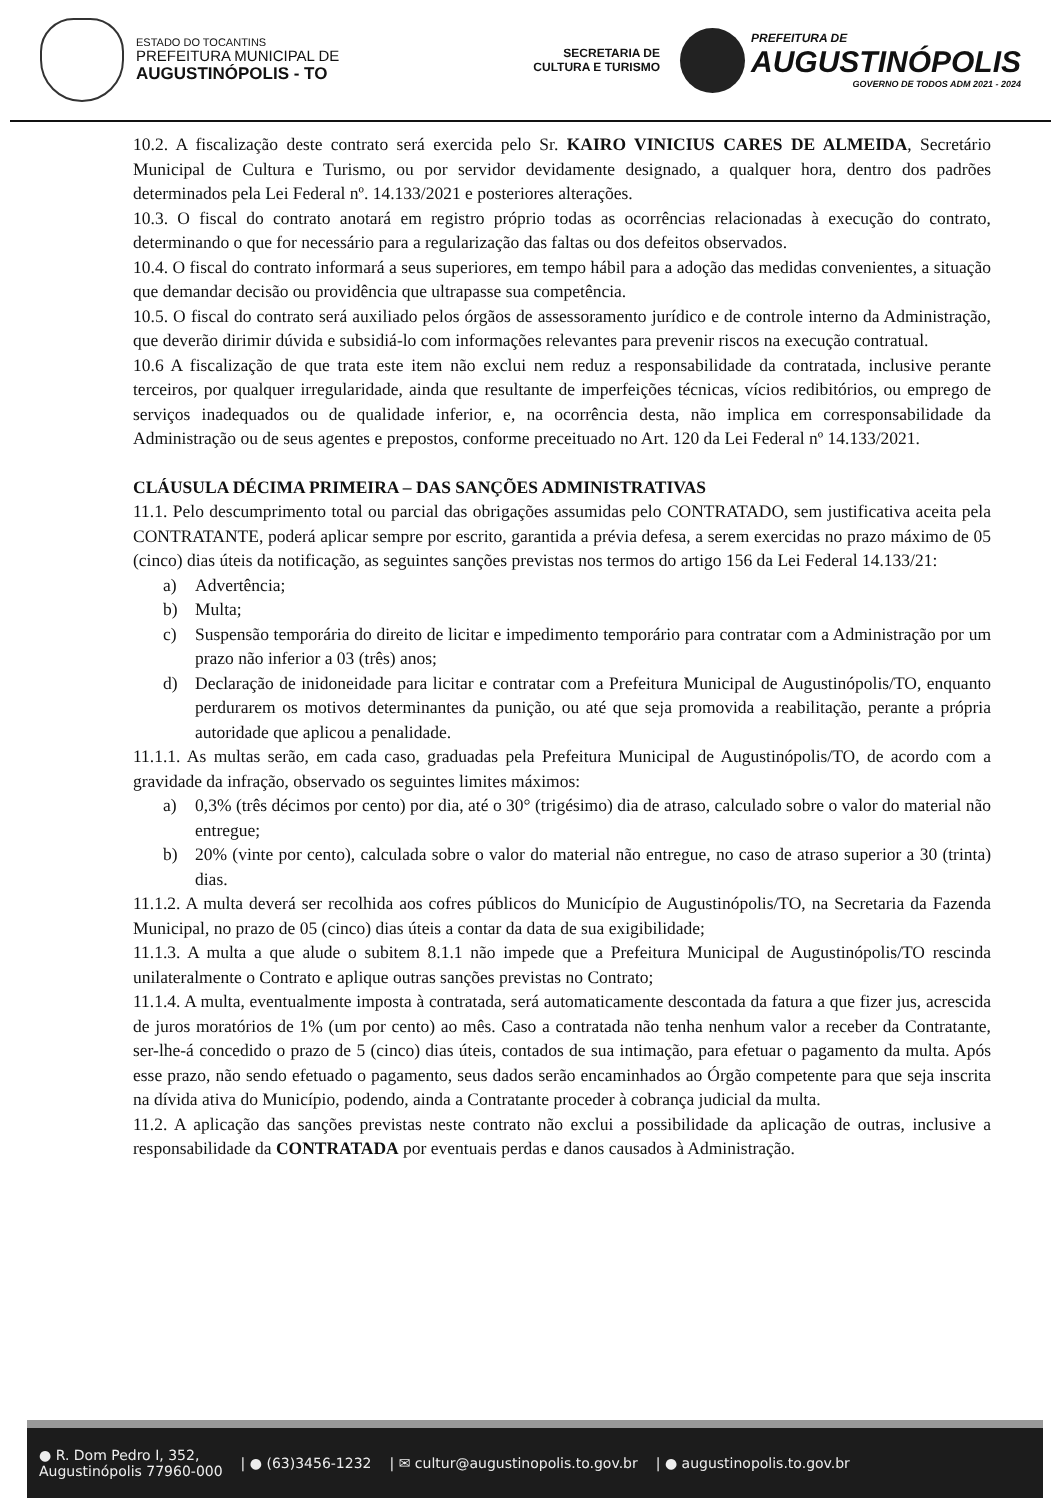ESTADO DO TOCANTINS
PREFEITURA MUNICIPAL DE
AUGUSTINÓPOLIS - TO
SECRETARIA DE
CULTURA E TURISMO
PREFEITURA DE
AUGUSTINÓPOLIS
GOVERNO DE TODOS ADM 2021 - 2024
10.2. A fiscalização deste contrato será exercida pelo Sr. KAIRO VINICIUS CARES DE ALMEIDA, Secretário Municipal de Cultura e Turismo, ou por servidor devidamente designado, a qualquer hora, dentro dos padrões determinados pela Lei Federal nº. 14.133/2021 e posteriores alterações.
10.3. O fiscal do contrato anotará em registro próprio todas as ocorrências relacionadas à execução do contrato, determinando o que for necessário para a regularização das faltas ou dos defeitos observados.
10.4. O fiscal do contrato informará a seus superiores, em tempo hábil para a adoção das medidas convenientes, a situação que demandar decisão ou providência que ultrapasse sua competência.
10.5. O fiscal do contrato será auxiliado pelos órgãos de assessoramento jurídico e de controle interno da Administração, que deverão dirimir dúvida e subsidiá-lo com informações relevantes para prevenir riscos na execução contratual.
10.6 A fiscalização de que trata este item não exclui nem reduz a responsabilidade da contratada, inclusive perante terceiros, por qualquer irregularidade, ainda que resultante de imperfeições técnicas, vícios redibitórios, ou emprego de serviços inadequados ou de qualidade inferior, e, na ocorrência desta, não implica em corresponsabilidade da Administração ou de seus agentes e prepostos, conforme preceituado no Art. 120 da Lei Federal nº 14.133/2021.
CLÁUSULA DÉCIMA PRIMEIRA – DAS SANÇÕES ADMINISTRATIVAS
11.1. Pelo descumprimento total ou parcial das obrigações assumidas pelo CONTRATADO, sem justificativa aceita pela CONTRATANTE, poderá aplicar sempre por escrito, garantida a prévia defesa, a serem exercidas no prazo máximo de 05 (cinco) dias úteis da notificação, as seguintes sanções previstas nos termos do artigo 156 da Lei Federal 14.133/21:
a) Advertência;
b) Multa;
c) Suspensão temporária do direito de licitar e impedimento temporário para contratar com a Administração por um prazo não inferior a 03 (três) anos;
d) Declaração de inidoneidade para licitar e contratar com a Prefeitura Municipal de Augustinópolis/TO, enquanto perdurarem os motivos determinantes da punição, ou até que seja promovida a reabilitação, perante a própria autoridade que aplicou a penalidade.
11.1.1. As multas serão, em cada caso, graduadas pela Prefeitura Municipal de Augustinópolis/TO, de acordo com a gravidade da infração, observado os seguintes limites máximos:
a) 0,3% (três décimos por cento) por dia, até o 30° (trigésimo) dia de atraso, calculado sobre o valor do material não entregue;
b) 20% (vinte por cento), calculada sobre o valor do material não entregue, no caso de atraso superior a 30 (trinta) dias.
11.1.2. A multa deverá ser recolhida aos cofres públicos do Município de Augustinópolis/TO, na Secretaria da Fazenda Municipal, no prazo de 05 (cinco) dias úteis a contar da data de sua exigibilidade;
11.1.3. A multa a que alude o subitem 8.1.1 não impede que a Prefeitura Municipal de Augustinópolis/TO rescinda unilateralmente o Contrato e aplique outras sanções previstas no Contrato;
11.1.4. A multa, eventualmente imposta à contratada, será automaticamente descontada da fatura a que fizer jus, acrescida de juros moratórios de 1% (um por cento) ao mês. Caso a contratada não tenha nenhum valor a receber da Contratante, ser-lhe-á concedido o prazo de 5 (cinco) dias úteis, contados de sua intimação, para efetuar o pagamento da multa. Após esse prazo, não sendo efetuado o pagamento, seus dados serão encaminhados ao Órgão competente para que seja inscrita na dívida ativa do Município, podendo, ainda a Contratante proceder à cobrança judicial da multa.
11.2. A aplicação das sanções previstas neste contrato não exclui a possibilidade da aplicação de outras, inclusive a responsabilidade da CONTRATADA por eventuais perdas e danos causados à Administração.
● R. Dom Pedro I, 352,
Augustinópolis 77960-000 | ● (63)3456-1232 | ✉ cultur@augustinopolis.to.gov.br | ● augustinopolis.to.gov.br